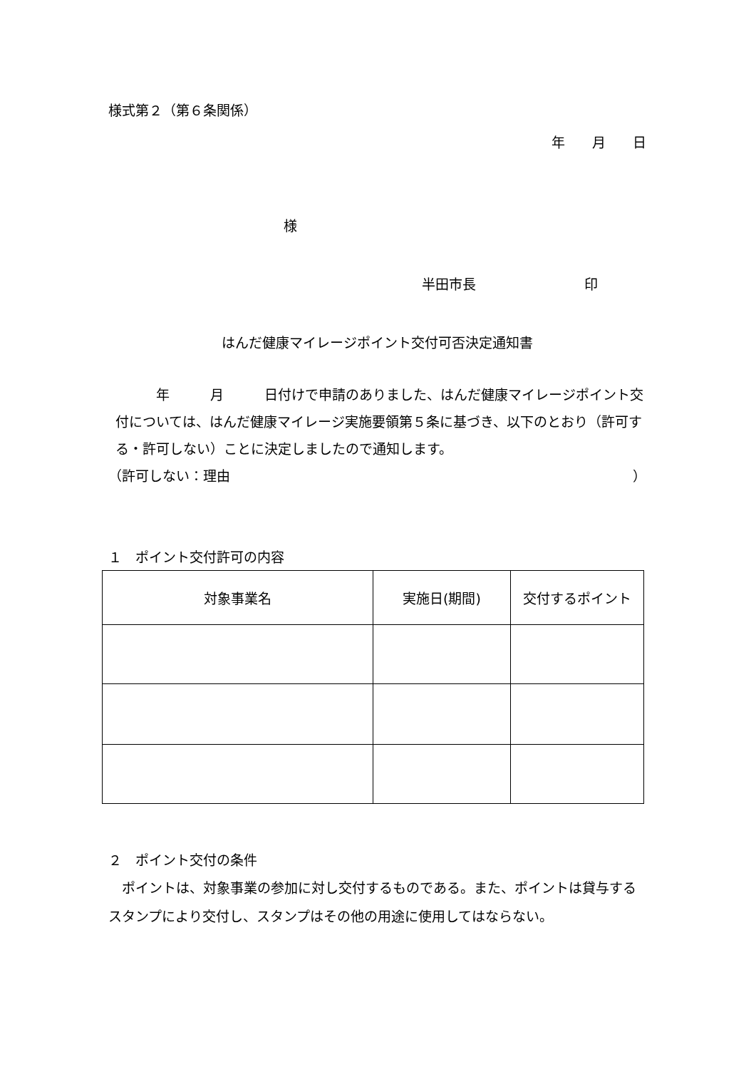様式第２（第６条関係）
年　　月　　日
様
半田市長　　　　　　　　印
はんだ健康マイレージポイント交付可否決定通知書
　　　年　　　月　　　日付けで申請のありました、はんだ健康マイレージポイント交付については、はんだ健康マイレージ実施要領第５条に基づき、以下のとおり（許可する・許可しない）ことに決定しましたので通知します。
（許可しない：理由 ）
１　ポイント交付許可の内容
| 対象事業名 | 実施日(期間) | 交付するポイント |
２　ポイント交付の条件
　ポイントは、対象事業の参加に対し交付するものである。また、ポイントは貸与するスタンプにより交付し、スタンプはその他の用途に使用してはならない。